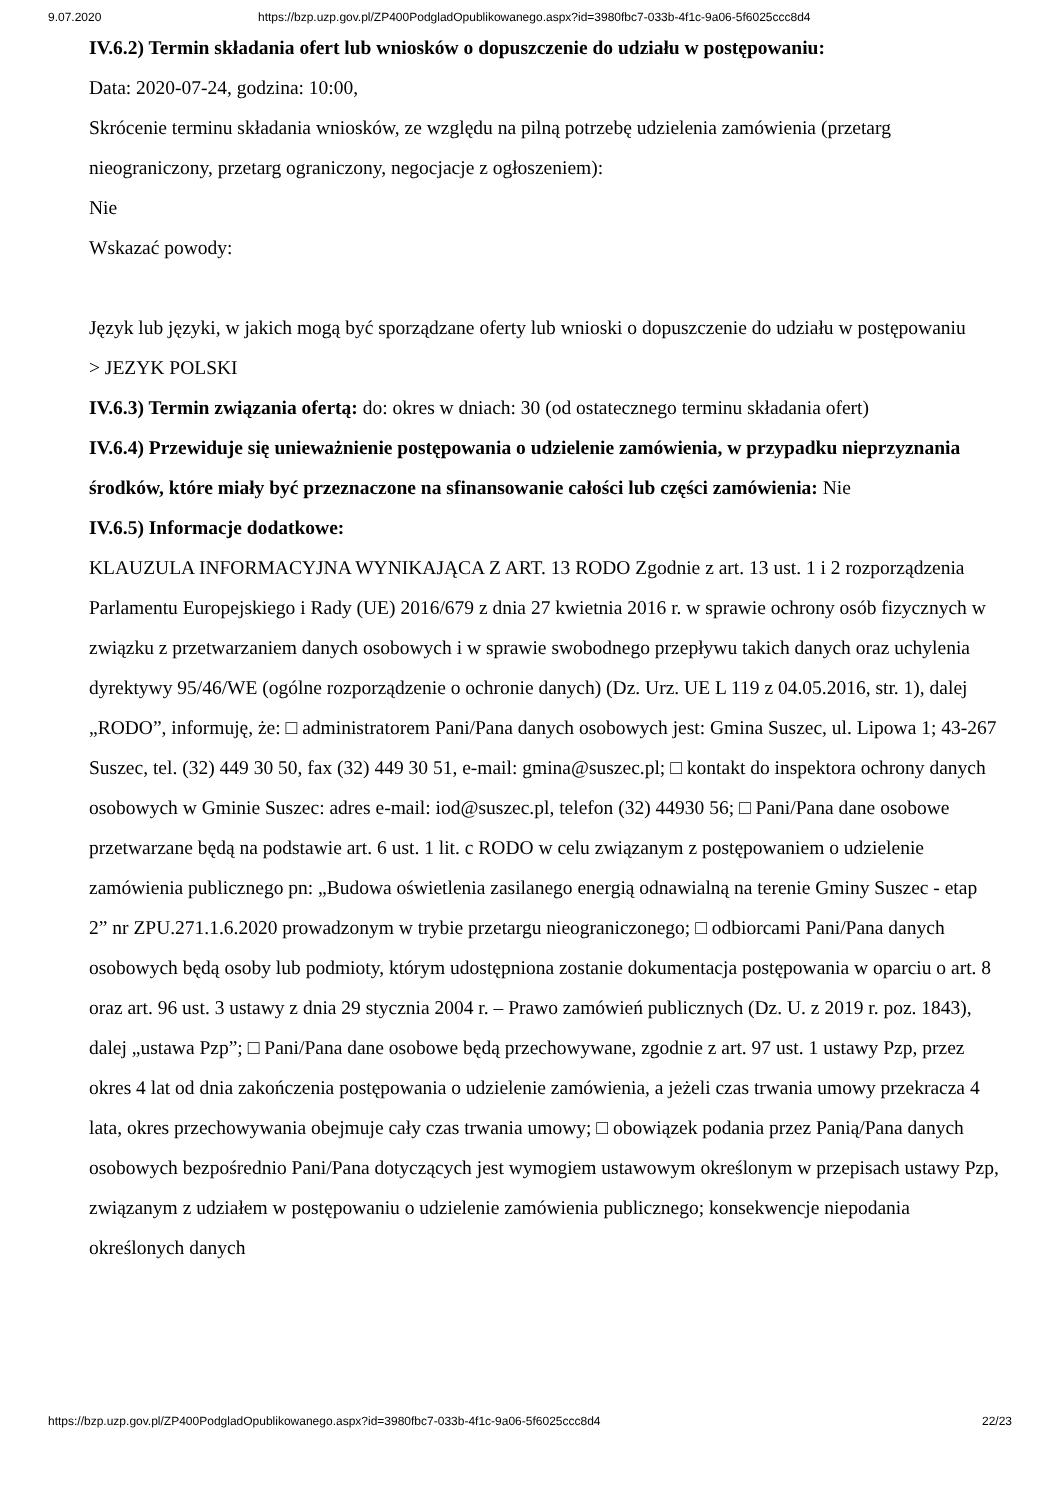9.07.2020 https://bzp.uzp.gov.pl/ZP400PodgladOpublikowanego.aspx?id=3980fbc7-033b-4f1c-9a06-5f6025ccc8d4
IV.6.2) Termin składania ofert lub wniosków o dopuszczenie do udziału w postępowaniu:
Data: 2020-07-24, godzina: 10:00,
Skrócenie terminu składania wniosków, ze względu na pilną potrzebę udzielenia zamówienia (przetarg nieograniczony, przetarg ograniczony, negocjacje z ogłoszeniem):
Nie
Wskazać powody:
Język lub języki, w jakich mogą być sporządzane oferty lub wnioski o dopuszczenie do udziału w postępowaniu
> JEZYK POLSKI
IV.6.3) Termin związania ofertą: do: okres w dniach: 30 (od ostatecznego terminu składania ofert)
IV.6.4) Przewiduje się unieważnienie postępowania o udzielenie zamówienia, w przypadku nieprzyznania środków, które miały być przeznaczone na sfinansowanie całości lub części zamówienia: Nie
IV.6.5) Informacje dodatkowe:
KLAUZULA INFORMACYJNA WYNIKAJĄCA Z ART. 13 RODO Zgodnie z art. 13 ust. 1 i 2 rozporządzenia Parlamentu Europejskiego i Rady (UE) 2016/679 z dnia 27 kwietnia 2016 r. w sprawie ochrony osób fizycznych w związku z przetwarzaniem danych osobowych i w sprawie swobodnego przepływu takich danych oraz uchylenia dyrektywy 95/46/WE (ogólne rozporządzenie o ochronie danych) (Dz. Urz. UE L 119 z 04.05.2016, str. 1), dalej „RODO”, informuję, że: □ administratorem Pani/Pana danych osobowych jest: Gmina Suszec, ul. Lipowa 1; 43-267 Suszec, tel. (32) 449 30 50, fax (32) 449 30 51, e-mail: gmina@suszec.pl; □ kontakt do inspektora ochrony danych osobowych w Gminie Suszec: adres e-mail: iod@suszec.pl, telefon (32) 44930 56; □ Pani/Pana dane osobowe przetwarzane będą na podstawie art. 6 ust. 1 lit. c RODO w celu związanym z postępowaniem o udzielenie zamówienia publicznego pn: „Budowa oświetlenia zasilanego energią odnawialną na terenie Gminy Suszec - etap 2” nr ZPU.271.1.6.2020 prowadzonym w trybie przetargu nieograniczonego; □ odbiorcami Pani/Pana danych osobowych będą osoby lub podmioty, którym udostępniona zostanie dokumentacja postępowania w oparciu o art. 8 oraz art. 96 ust. 3 ustawy z dnia 29 stycznia 2004 r. – Prawo zamówień publicznych (Dz. U. z 2019 r. poz. 1843), dalej „ustawa Pzp”; □ Pani/Pana dane osobowe będą przechowywane, zgodnie z art. 97 ust. 1 ustawy Pzp, przez okres 4 lat od dnia zakończenia postępowania o udzielenie zamówienia, a jeżeli czas trwania umowy przekracza 4 lata, okres przechowywania obejmuje cały czas trwania umowy; □ obowiązek podania przez Panią/Pana danych osobowych bezpośrednio Pani/Pana dotyczących jest wymogiem ustawowym określonym w przepisach ustawy Pzp, związanym z udziałem w postępowaniu o udzielenie zamówienia publicznego; konsekwencje niepodania określonych danych
https://bzp.uzp.gov.pl/ZP400PodgladOpublikowanego.aspx?id=3980fbc7-033b-4f1c-9a06-5f6025ccc8d4 22/23